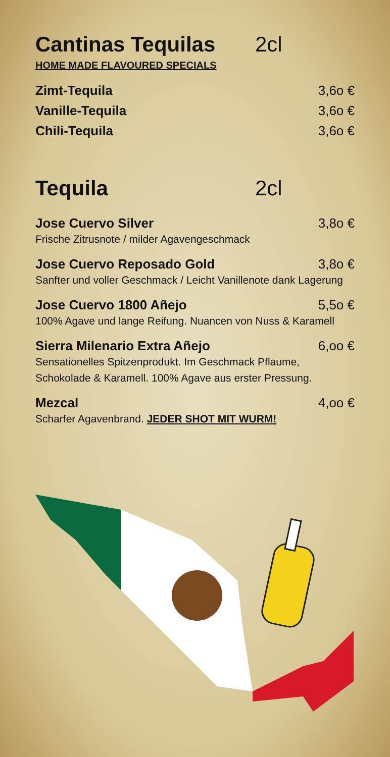Cantinas Tequilas 2cl
HOME MADE FLAVOURED SPECIALS
Zimt-Tequila 3,6o €
Vanille-Tequila 3,6o €
Chili-Tequila 3,6o €
Tequila 2cl
Jose Cuervo Silver 3,8o €
Frische Zitrusnote / milder Agavengeschmack
Jose Cuervo Reposado Gold 3,8o €
Sanfter und voller Geschmack / Leicht Vanillenote dank Lagerung
Jose Cuervo 1800 Añejo 5,5o €
100% Agave und lange Reifung. Nuancen von Nuss & Karamell
Sierra Milenario Extra Añejo 6,oo €
Sensationelles Spitzenprodukt. Im Geschmack Pflaume, Schokolade & Karamell. 100% Agave aus erster Pressung.
Mezcal 4,oo €
Scharfer Agavenbrand. JEDER SHOT MIT WURM!